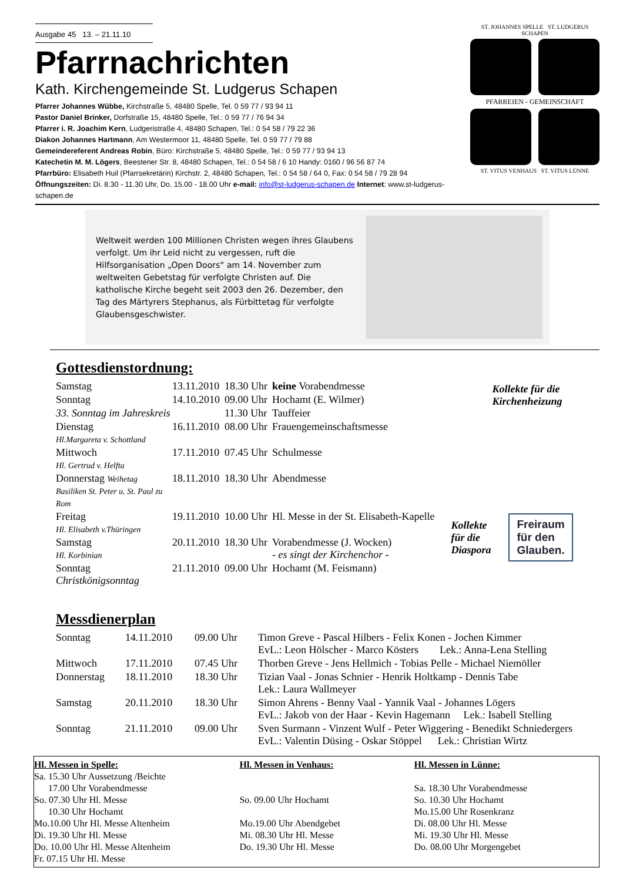Ausgabe 45 13. – 21.11.10
Pfarrnachrichten
Kath. Kirchengemeinde St. Ludgerus Schapen
Pfarrer Johannes Wübbe, Kirchstraße 5, 48480 Spelle, Tel. 0 59 77 / 93 94 11
Pastor Daniel Brinker, Dorfstraße 15, 48480 Spelle, Tel.: 0 59 77 / 76 94 34
Pfarrer i. R. Joachim Kern, Ludgeristraße 4, 48480 Schapen, Tel.: 0 54 58 / 79 22 36
Diakon Johannes Hartmann, Am Westermoor 11, 48480 Spelle, Tel. 0 59 77 / 79 88
Gemeindereferent Andreas Robin, Büro: Kirchstraße 5, 48480 Spelle, Tel.: 0 59 77 / 93 94 13
Katechetin M. M. Lögers, Beestener Str. 8, 48480 Schapen, Tel.: 0 54 58 / 6 10 Handy: 0160 / 96 56 87 74
Pfarrbüro: Elisabeth Huil (Pfarrsekretärin) Kirchstr. 2, 48480 Schapen, Tel.: 0 54 58 / 64 0, Fax: 0 54 58 / 79 28 94
Öffnungszeiten: Di. 8.30 - 11.30 Uhr, Do. 15.00 - 18.00 Uhr e-mail: info@st-ludgerus-schapen.de Internet: www.st-ludgerus-schapen.de
ST. JOHANNES SPELLE ST. LUDGERUS SCHAPEN
PFARREIEN - GEMEINSCHAFT
ST. VITUS VENHAUS ST. VITUS LÜNNE
Weltweit werden 100 Millionen Christen wegen ihres Glaubens verfolgt. Um ihr Leid nicht zu vergessen, ruft die Hilfsorganisation „Open Doors“ am 14. November zum weltweiten Gebetstag für verfolgte Christen auf. Die katholische Kirche begeht seit 2003 den 26. Dezember, den Tag des Märtyrers Stephanus, als Fürbittetag für verfolgte Glaubensgeschwister.
Gottesdienstordnung:
| Samstag | 13.11.2010 | 18.30 Uhr | keine Vorabendmesse |
| Sonntag | 14.10.2010 | 09.00 Uhr | Hochamt (E. Wilmer) |
| 33. Sonntag im Jahreskreis | | 11.30 Uhr | Tauffeier |
| Dienstag Hl.Margareta v. Schottland | 16.11.2010 | 08.00 Uhr | Frauengemeinschaftsmesse |
| Mittwoch Hl. Gertrud v. Helfta | 17.11.2010 | 07.45 Uhr | Schulmesse |
| Donnerstag Weihetag Basiliken St. Peter u. St. Paul zu Rom | 18.11.2010 | 18.30 Uhr | Abendmesse |
| Freitag Hl. Elisabeth v.Thüringen | 19.11.2010 | 10.00 Uhr | Hl. Messe in der St. Elisabeth-Kapelle |
| Samstag Hl. Korbinian | 20.11.2010 | 18.30 Uhr | Vorabendmesse (J. Wocken) - es singt der Kirchenchor - |
| Sonntag Christkönigsonntag | 21.11.2010 | 09.00 Uhr | Hochamt (M. Feismann) |
Kollekte für die
Kirchenheizung
Kollekte
für die
Diaspora
Freiraum
für den
Glauben.
Messdienerplan
| Sonntag | 14.11.2010 | 09.00 Uhr | Timon Greve - Pascal Hilbers - Felix Konen - Jochen Kimmer EvL.: Leon Hölscher - Marco Kösters Lek.: Anna-Lena Stelling |
| Mittwoch | 17.11.2010 | 07.45 Uhr | Thorben Greve - Jens Hellmich - Tobias Pelle - Michael Niemöller |
| Donnerstag | 18.11.2010 | 18.30 Uhr | Tizian Vaal - Jonas Schnier - Henrik Holtkamp - Dennis Tabe Lek.: Laura Wallmeyer |
| Samstag | 20.11.2010 | 18.30 Uhr | Simon Ahrens - Benny Vaal - Yannik Vaal - Johannes Lögers EvL.: Jakob von der Haar - Kevin Hagemann Lek.: Isabell Stelling |
| Sonntag | 21.11.2010 | 09.00 Uhr | Sven Surmann - Vinzent Wulf - Peter Wiggering - Benedikt Schniedergers EvL.: Valentin Düsing - Oskar Stöppel Lek.: Christian Wirtz |
Hl. Messen in Spelle:
Sa. 15.30 Uhr Aussetzung /Beichte
17.00 Uhr Vorabendmesse
So. 07.30 Uhr Hl. Messe
10.30 Uhr Hochamt
Mo.10.00 Uhr Hl. Messe Altenheim
Di. 19.30 Uhr Hl. Messe
Do. 10.00 Uhr Hl. Messe Altenheim
Fr. 07.15 Uhr Hl. Messe
Hl. Messen in Venhaus:
So. 09.00 Uhr Hochamt
Mo.19.00 Uhr Abendgebet
Mi. 08.30 Uhr Hl. Messe
Do. 19.30 Uhr Hl. Messe
Hl. Messen in Lünne:
Sa. 18.30 Uhr Vorabendmesse
So. 10.30 Uhr Hochamt
Mo.15.00 Uhr Rosenkranz
Di. 08.00 Uhr Hl. Messe
Mi. 19.30 Uhr Hl. Messe
Do. 08.00 Uhr Morgengebet